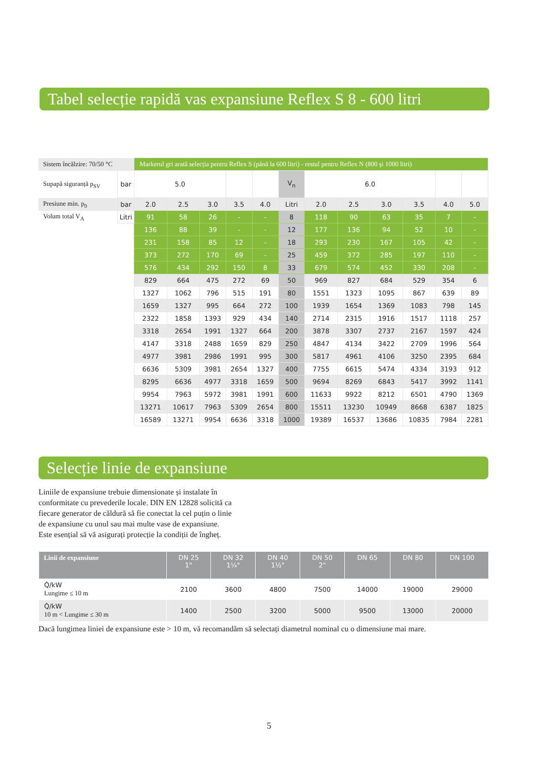Tabel selecție rapidă vas expansiune Reflex S 8 - 600 litri
| Sistem încălzire: 70/50 °C | | Markerul gri arată selecția pentru Reflex S (până la 600 litri) - restul pentru Reflex N (800 și 1000 litri) | | | | | | | | | | | |
| Supapă siguranță p<sub>SV</sub> | bar | 5.0 | | | | | V<sub>n</sub> | 6.0 | | | | | |
| Presiune min. p<sub>0</sub> | bar | 2.0 | 2.5 | 3.0 | 3.5 | 4.0 | Litri | 2.0 | 2.5 | 3.0 | 3.5 | 4.0 | 5.0 |
| Volum total V<sub>A</sub> | Litri | 91 | 58 | 26 | - | - | 8 | 118 | 90 | 63 | 35 | 7 | - |
| | | 136 | 88 | 39 | - | - | 12 | 177 | 136 | 94 | 52 | 10 | - |
| | | 231 | 158 | 85 | 12 | - | 18 | 293 | 230 | 167 | 105 | 42 | - |
| | | 373 | 272 | 170 | 69 | - | 25 | 459 | 372 | 285 | 197 | 110 | - |
| | | 576 | 434 | 292 | 150 | 8 | 33 | 679 | 574 | 452 | 330 | 208 | - |
| | | 829 | 664 | 475 | 272 | 69 | 50 | 969 | 827 | 684 | 529 | 354 | 6 |
| | | 1327 | 1062 | 796 | 515 | 191 | 80 | 1551 | 1323 | 1095 | 867 | 639 | 89 |
| | | 1659 | 1327 | 995 | 664 | 272 | 100 | 1939 | 1654 | 1369 | 1083 | 798 | 145 |
| | | 2322 | 1858 | 1393 | 929 | 434 | 140 | 2714 | 2315 | 1916 | 1517 | 1118 | 257 |
| | | 3318 | 2654 | 1991 | 1327 | 664 | 200 | 3878 | 3307 | 2737 | 2167 | 1597 | 424 |
| | | 4147 | 3318 | 2488 | 1659 | 829 | 250 | 4847 | 4134 | 3422 | 2709 | 1996 | 564 |
| | | 4977 | 3981 | 2986 | 1991 | 995 | 300 | 5817 | 4961 | 4106 | 3250 | 2395 | 684 |
| | | 6636 | 5309 | 3981 | 2654 | 1327 | 400 | 7755 | 6615 | 5474 | 4334 | 3193 | 912 |
| | | 8295 | 6636 | 4977 | 3318 | 1659 | 500 | 9694 | 8269 | 6843 | 5417 | 3992 | 1141 |
| | | 9954 | 7963 | 5972 | 3981 | 1991 | 600 | 11633 | 9922 | 8212 | 6501 | 4790 | 1369 |
| | | 13271 | 10617 | 7963 | 5309 | 2654 | 800 | 15511 | 13230 | 10949 | 8668 | 6387 | 1825 |
| | | 16589 | 13271 | 9954 | 6636 | 3318 | 1000 | 19389 | 16537 | 13686 | 10835 | 7984 | 2281 |
Selecție linie de expansiune
Liniile de expansiune trebuie dimensionate și instalate în
conformitate cu prevederile locale. DIN EN 12828 solicită ca
fiecare generator de căldură să fie conectat la cel puțin o linie
de expansiune cu unul sau mai multe vase de expansiune.
Este esențial să vă asigurați protecție la condiții de îngheț.
| Linii de expansiune | DN 25 1" | DN 32 1¼" | DN 40 1½" | DN 50 2" | DN 65 | DN 80 | DN 100 |
| --- | --- | --- | --- | --- | --- | --- | --- |
| Q̇/kW Lungime ≤ 10 m | 2100 | 3600 | 4800 | 7500 | 14000 | 19000 | 29000 |
| Q̇/kW 10 m < Lungime ≤ 30 m | 1400 | 2500 | 3200 | 5000 | 9500 | 13000 | 20000 |
Dacă lungimea liniei de expansiune este > 10 m, vă recomandăm să selectați diametrul nominal cu o dimensiune mai mare.
5